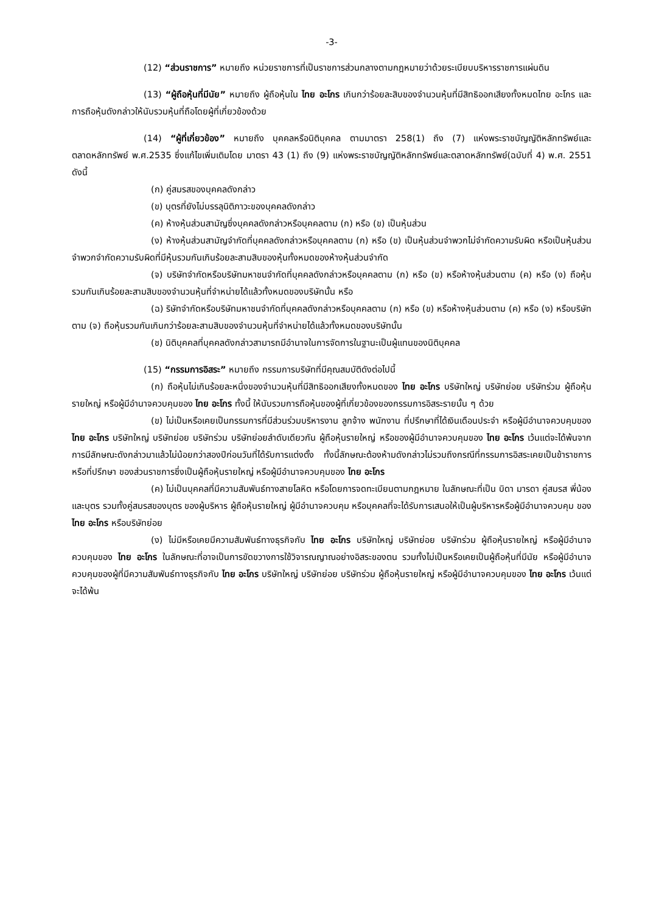-3-
(12) “ส่วนราชการ” หมายถึง หน่วยราชการที่เป็นราชการส่วนกลางตามกฎหมายว่าด้วยระเบียบบริหารราชการแผ่นดิน
(13) “ผู้ถือหุ้นที่มีนัย” หมายถึง ผู้ถือหุ้นใน ไทย อะโกร เกินกว่าร้อยละสิบของจำนวนหุ้นที่มีสิทธิออกเสียงทั้งหมดไทย อะโกร และการถือหุ้นดังกล่าวให้นับรวมหุ้นที่ถือโดยผู้ที่เกี่ยวข้องด้วย
(14) “ผู้ที่เกี่ยวข้อง” หมายถึง บุคคลหรือนิติบุคคล ตามมาตรา 258(1) ถึง (7) แห่งพระราชบัญญัติหลักทรัพย์และตลาดหลักทรัพย์ พ.ศ.2535 ซึ่งแก้ไขเพิ่มเติมโดย มาตรา 43 (1) ถึง (9) แห่งพระราชบัญญัติหลักทรัพย์และตลาดหลักทรัพย์(ฉบับที่ 4) พ.ศ. 2551 ดังนี้
(ก) คู่สมรสของบุคคลดังกล่าว
(ข) บุตรที่ยังไม่บรรลุนิติภาวะของบุคคลดังกล่าว
(ค) ห้างหุ้นส่วนสามัญซึ่งบุคคลดังกล่าวหรือบุคคลตาม (ก) หรือ (ข) เป็นหุ้นส่วน
(ง) ห้างหุ้นส่วนสามัญจำกัดที่บุคคลดังกล่าวหรือบุคคลตาม (ก) หรือ (ข) เป็นหุ้นส่วนจำพวกไม่จำกัดความรับผิด หรือเป็นหุ้นส่วนจำพวกจำกัดความรับผิดที่มีหุ้นรวมกันเกินร้อยละสามสิบของหุ้นทั้งหมดของห้างหุ้นส่วนจำกัด
(จ) บริษัทจำกัดหรือบริษัทมหาชนจำกัดที่บุคคลดังกล่าวหรือบุคคลตาม (ก) หรือ (ข) หรือห้างหุ้นส่วนตาม (ค) หรือ (ง) ถือหุ้นรวมกันเกินร้อยละสามสิบของจำนวนหุ้นที่จำหน่ายได้แล้วทั้งหมดของบริษัทนั้น หรือ
(ฉ) ริษัทจำกัดหรือบริษัทมหาชนจำกัดที่บุคคลดังกล่าวหรือบุคคลตาม (ก) หรือ (ข) หรือห้างหุ้นส่วนตาม (ค) หรือ (ง) หรือบริษัทตาม (จ) ถือหุ้นรวมกันเกินกว่าร้อยละสามสิบของจำนวนหุ้นที่จำหน่ายได้แล้วทั้งหมดของบริษัทนั้น
(ช) นิติบุคคลที่บุคคลดังกล่าวสามารถมีอำนาจในการจัดการในฐานะเป็นผู้แทนของนิติบุคคล
(15) “กรรมการอิสระ” หมายถึง กรรมการบริษัทที่มีคุณสมบัติดังต่อไปนี้
(ก) ถือหุ้นไม่เกินร้อยละหนึ่งของจำนวนหุ้นที่มีสิทธิออกเสียงทั้งหมดของ ไทย อะโกร บริษัทใหญ่ บริษัทย่อย บริษัทร่วม ผู้ถือหุ้นรายใหญ่ หรือผู้มีอำนาจควบคุมของ ไทย อะโกร ทั้งนี้ ให้นับรวมการถือหุ้นของผู้ที่เกี่ยวข้องของกรรมการอิสระรายนั้น ๆ ด้วย
(ข) ไม่เป็นหรือเคยเป็นกรรมการที่มีส่วนร่วมบริหารงาน ลูกจ้าง พนักงาน ที่ปรึกษาที่ได้เงินเดือนประจำ หรือผู้มีอำนาจควบคุมของ ไทย อะโกร บริษัทใหญ่ บริษัทย่อย บริษัทร่วม บริษัทย่อยลำดับเดียวกัน ผู้ถือหุ้นรายใหญ่ หรือของผู้มีอำนาจควบคุมของ ไทย อะโกร เว้นแต่จะได้พ้นจากการมีลักษณะดังกล่าวมาแล้วไม่น้อยกว่าสองปีก่อนวันที่ได้รับการแต่งตั้ง ทั้งนี้ลักษณะต้องห้ามดังกล่าวไม่รวมถึงกรณีที่กรรมการอิสระเคยเป็นข้าราชการหรือที่ปรึกษา ของส่วนราชการซึ่งเป็นผู้ถือหุ้นรายใหญ่ หรือผู้มีอำนาจควบคุมของ ไทย อะโกร
(ค) ไม่เป็นบุคคลที่มีความสัมพันธ์ทางสายโลหิต หรือโดยการจดทะเบียนตามกฎหมาย ในลักษณะที่เป็น บิดา มารดา คู่สมรส พี่น้อง และบุตร รวมทั้งคู่สมรสของบุตร ของผู้บริหาร ผู้ถือหุ้นรายใหญ่ ผู้มีอำนาจควบคุม หรือบุคคลที่จะได้รับการเสนอให้เป็นผู้บริหารหรือผู้มีอำนาจควบคุม ของ ไทย อะโกร หรือบริษัทย่อย
(ง) ไม่มีหรือเคยมีความสัมพันธ์ทางธุรกิจกับ ไทย อะโกร บริษัทใหญ่ บริษัทย่อย บริษัทร่วม ผู้ถือหุ้นรายใหญ่ หรือผู้มีอำนาจควบคุมของ ไทย อะโกร ในลักษณะที่อาจเป็นการขัดขวางการใช้วิจารณญาณอย่างอิสระของตน รวมทั้งไม่เป็นหรือเคยเป็นผู้ถือหุ้นที่มีนัย หรือผู้มีอำนาจควบคุมของผู้ที่มีความสัมพันธ์ทางธุรกิจกับ ไทย อะโกร บริษัทใหญ่ บริษัทย่อย บริษัทร่วม ผู้ถือหุ้นรายใหญ่ หรือผู้มีอำนาจควบคุมของ ไทย อะโกร เว้นแต่จะได้พ้น